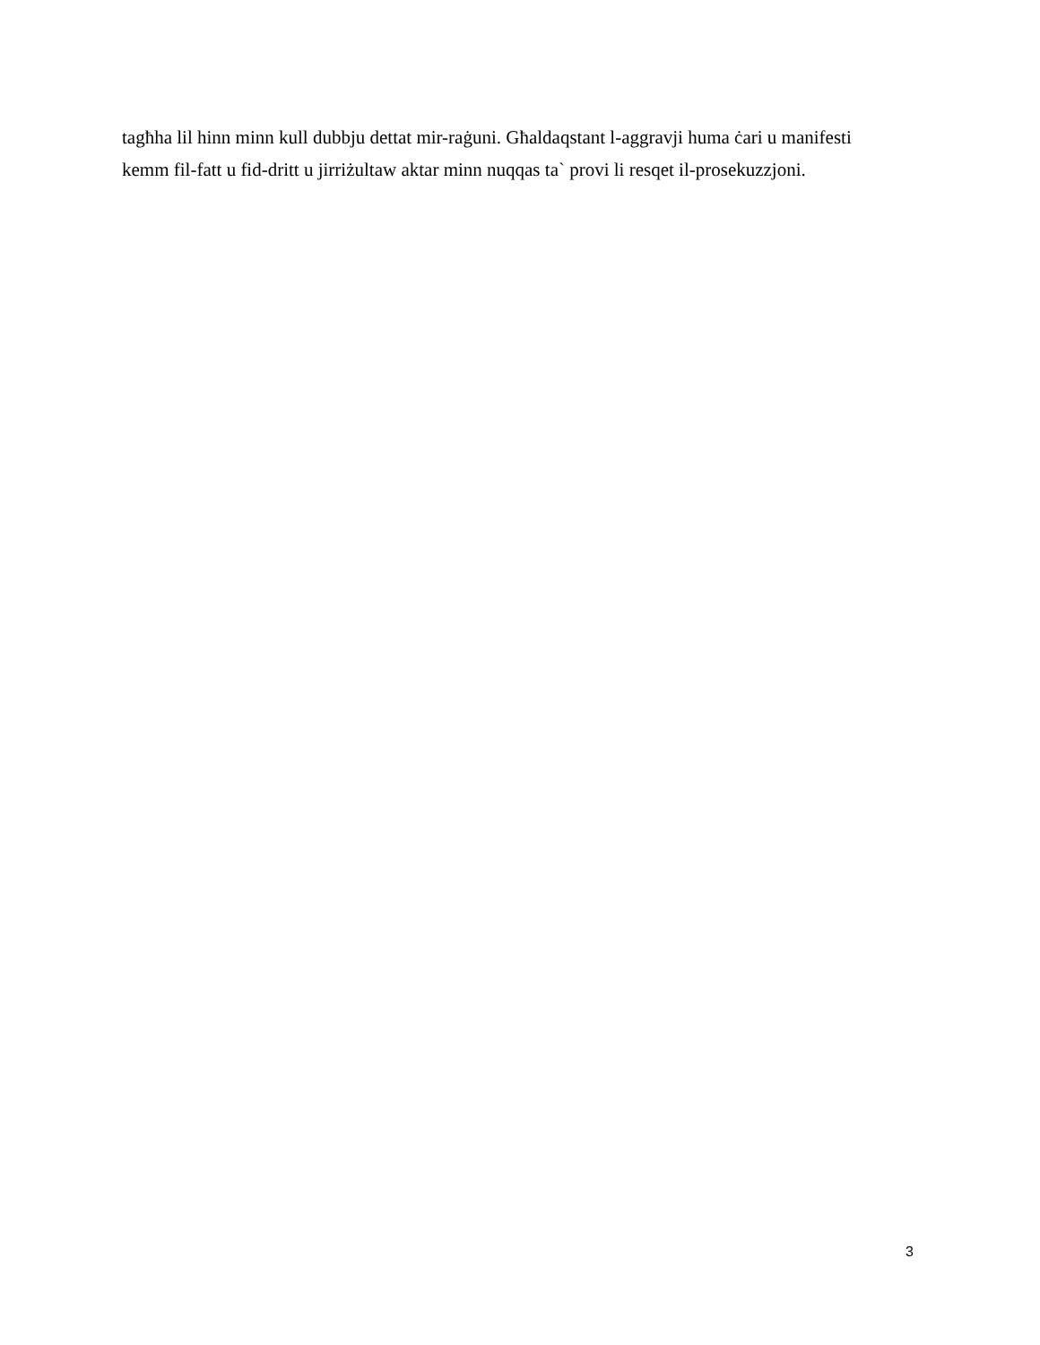tagħha lil hinn minn kull dubbju dettat mir-raġuni. Għaldaqstant l-aggravji huma ċari u manifesti
kemm fil-fatt u fid-dritt u jirriżultaw aktar minn nuqqas ta` provi li resqet il-prosekuzzjoni.
3